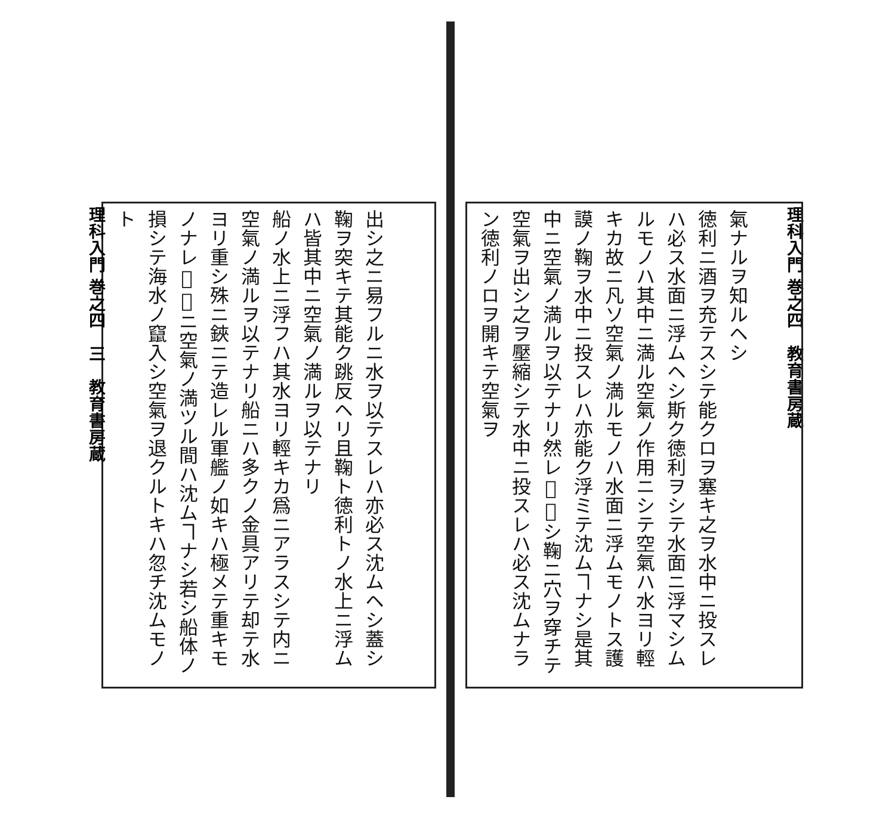理科入門 巻之四　教育書房蔵
氣ナルヲ知ルヘシ
徳利ニ酒ヲ充テスシテ能クロヲ塞キ之ヲ水中ニ投スレハ必ス水面ニ浮ムヘシ斯ク徳利ヲシテ水面ニ浮マシムルモノハ其中ニ満ル空氣ノ作用ニシテ空氣ハ水ヨリ輕キカ故ニ凡ソ空氣ノ満ルモノハ水面ニ浮ムモノトス護謨ノ鞠ヲ水中ニ投スレハ亦能ク浮ミテ沈ムヿナシ是其中ニ空氣ノ満ルヲ以テナリ然レ𪜈若シ鞠ニ穴ヲ穿チテ空氣ヲ出シ之ヲ壓縮シテ水中ニ投スレハ必ス沈ムナラン徳利ノロヲ開キテ空氣ヲ
出シ之ニ易フルニ水ヲ以テスレハ亦必ス沈ムヘシ蓋シ鞠ヲ突キテ其能ク跳反ヘリ且鞠ト徳利トノ水上ニ浮ムハ皆其中ニ空氣ノ満ルヲ以テナリ
船ノ水上ニ浮フハ其水ヨリ輕キカ爲ニアラスシテ内ニ空氣ノ満ルヲ以テナリ船ニハ多クノ金具アリテ却テ水ヨリ重シ殊ニ鋏ニテ造レル軍艦ノ如キハ極メテ重キモノナレ𪜈内ニ空氣ノ満ツル間ハ沈ムヿナシ若シ船体ノ損シテ海水ノ竄入シ空氣ヲ退クルトキハ忽チ沈ムモノト
理科入門 巻之四　三　教育書房蔵